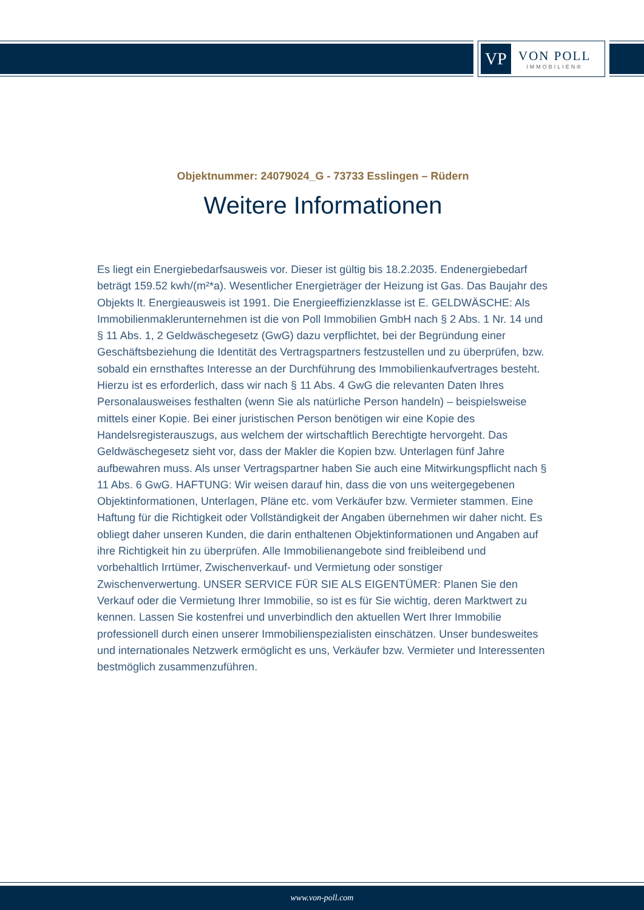VP
VON POLL
IMMOBILIEN®
Objektnummer: 24079024_G - 73733 Esslingen – Rüdern
Weitere Informationen
Es liegt ein Energiebedarfsausweis vor. Dieser ist gültig bis 18.2.2035. Endenergiebedarf beträgt 159.52 kwh/(m²*a). Wesentlicher Energieträger der Heizung ist Gas. Das Baujahr des Objekts lt. Energieausweis ist 1991. Die Energieeffizienzklasse ist E. GELDWÄSCHE: Als Immobilienmaklerunternehmen ist die von Poll Immobilien GmbH nach § 2 Abs. 1 Nr. 14 und § 11 Abs. 1, 2 Geldwäschegesetz (GwG) dazu verpflichtet, bei der Begründung einer Geschäftsbeziehung die Identität des Vertragspartners festzustellen und zu überprüfen, bzw. sobald ein ernsthaftes Interesse an der Durchführung des Immobilienkaufvertrages besteht. Hierzu ist es erforderlich, dass wir nach § 11 Abs. 4 GwG die relevanten Daten Ihres Personalausweises festhalten (wenn Sie als natürliche Person handeln) – beispielsweise mittels einer Kopie. Bei einer juristischen Person benötigen wir eine Kopie des Handelsregisterauszugs, aus welchem der wirtschaftlich Berechtigte hervorgeht. Das Geldwäschegesetz sieht vor, dass der Makler die Kopien bzw. Unterlagen fünf Jahre aufbewahren muss. Als unser Vertragspartner haben Sie auch eine Mitwirkungspflicht nach § 11 Abs. 6 GwG. HAFTUNG: Wir weisen darauf hin, dass die von uns weitergegebenen Objektinformationen, Unterlagen, Pläne etc. vom Verkäufer bzw. Vermieter stammen. Eine Haftung für die Richtigkeit oder Vollständigkeit der Angaben übernehmen wir daher nicht. Es obliegt daher unseren Kunden, die darin enthaltenen Objektinformationen und Angaben auf ihre Richtigkeit hin zu überprüfen. Alle Immobilienangebote sind freibleibend und vorbehaltlich Irrtümer, Zwischenverkauf- und Vermietung oder sonstiger Zwischenverwertung. UNSER SERVICE FÜR SIE ALS EIGENTÜMER: Planen Sie den Verkauf oder die Vermietung Ihrer Immobilie, so ist es für Sie wichtig, deren Marktwert zu kennen. Lassen Sie kostenfrei und unverbindlich den aktuellen Wert Ihrer Immobilie professionell durch einen unserer Immobilienspezialisten einschätzen. Unser bundesweites und internationales Netzwerk ermöglicht es uns, Verkäufer bzw. Vermieter und Interessenten bestmöglich zusammenzuführen.
www.von-poll.com